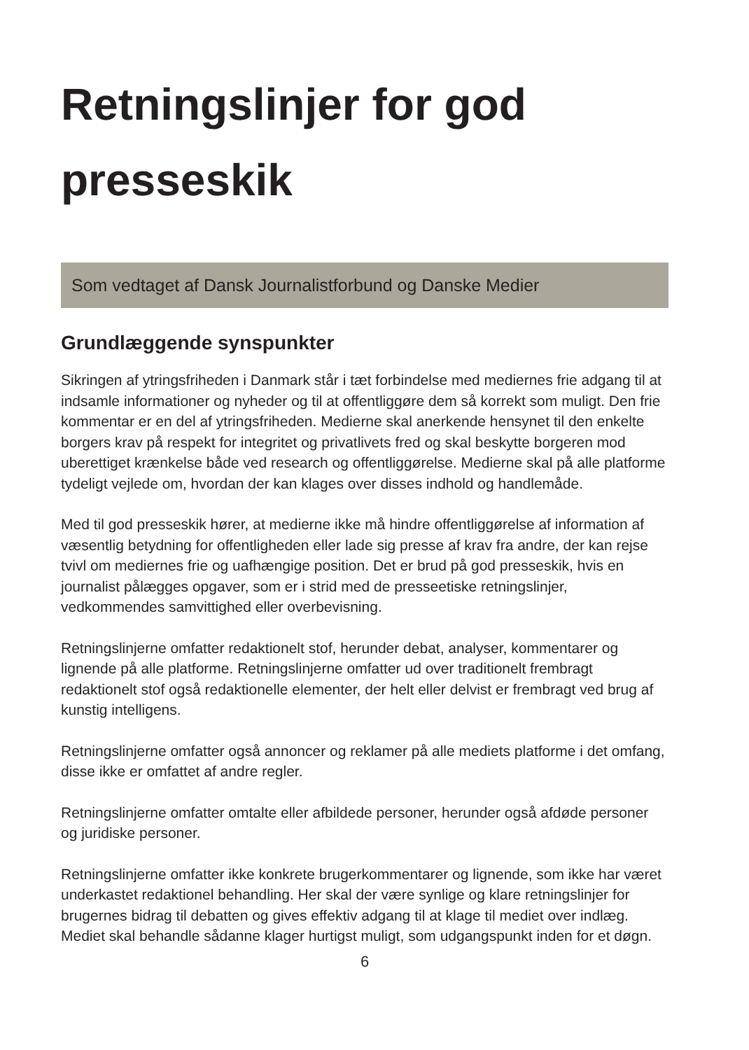Retningslinjer for god presseskik
Som vedtaget af Dansk Journalistforbund og Danske Medier
Grundlæggende synspunkter
Sikringen af ytringsfriheden i Danmark står i tæt forbindelse med mediernes frie adgang til at indsamle informationer og nyheder og til at offentliggøre dem så korrekt som muligt. Den frie kommentar er en del af ytringsfriheden. Medierne skal anerkende hensynet til den enkelte borgers krav på respekt for integritet og privatlivets fred og skal beskytte borgeren mod uberettiget krænkelse både ved research og offentliggørelse. Medierne skal på alle platforme tydeligt vejlede om, hvordan der kan klages over disses indhold og handlemåde.
Med til god presseskik hører, at medierne ikke må hindre offentliggørelse af information af væsentlig betydning for offentligheden eller lade sig presse af krav fra andre, der kan rejse tvivl om mediernes frie og uafhængige position. Det er brud på god presseskik, hvis en journalist pålægges opgaver, som er i strid med de presseetiske retningslinjer, vedkommendes samvittighed eller overbevisning.
Retningslinjerne omfatter redaktionelt stof, herunder debat, analyser, kommentarer og lignende på alle platforme. Retningslinjerne omfatter ud over traditionelt frembragt redaktionelt stof også redaktionelle elementer, der helt eller delvist er frembragt ved brug af kunstig intelligens.
Retningslinjerne omfatter også annoncer og reklamer på alle mediets platforme i det omfang, disse ikke er omfattet af andre regler.
Retningslinjerne omfatter omtalte eller afbildede personer, herunder også afdøde personer og juridiske personer.
Retningslinjerne omfatter ikke konkrete brugerkommentarer og lignende, som ikke har været underkastet redaktionel behandling. Her skal der være synlige og klare retningslinjer for brugernes bidrag til debatten og gives effektiv adgang til at klage til mediet over indlæg. Mediet skal behandle sådanne klager hurtigst muligt, som udgangspunkt inden for et døgn.
6